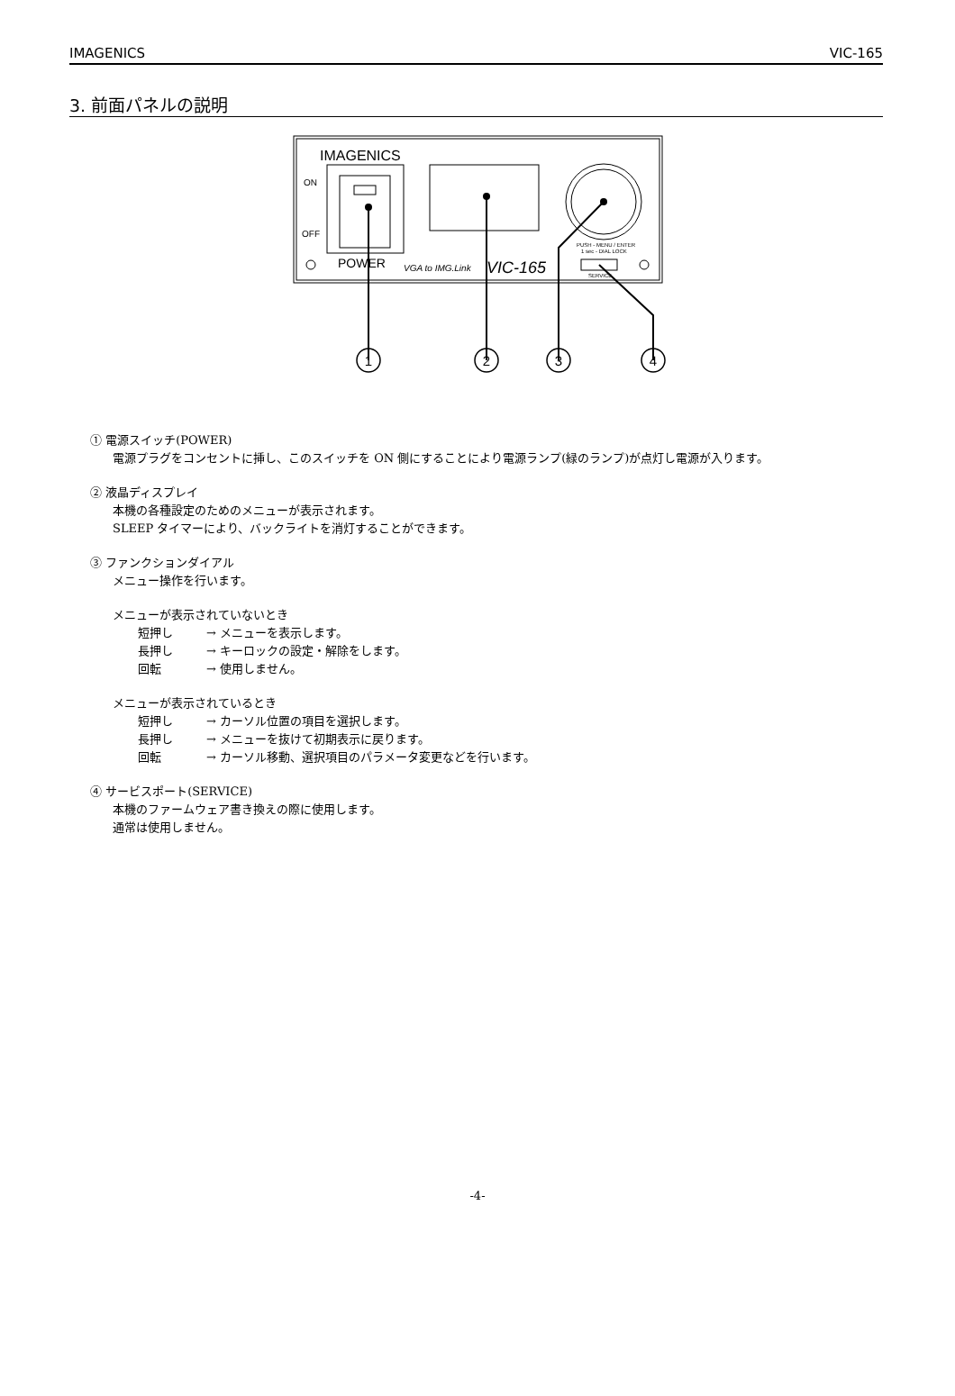IMAGENICS VIC-165
3. 前面パネルの説明
IMAGENICS
ON
OFF
POWER
VGA to IMG.Link
VIC-165
PUSH - MENU / ENTER
1 sec - DIAL LOCK
SERVICE
1
2
3
4
① 電源スイッチ(POWER)
電源プラグをコンセントに挿し、このスイッチを ON 側にすることにより電源ランプ(緑のランプ)が点灯し電源が入ります。
② 液晶ディスプレイ
本機の各種設定のためのメニューが表示されます。
SLEEP タイマーにより、バックライトを消灯することができます。
③ ファンクションダイアル
メニュー操作を行います。
メニューが表示されていないとき
短押し → メニューを表示します。
長押し → キーロックの設定・解除をします。
回転 → 使用しません。
メニューが表示されているとき
短押し → カーソル位置の項目を選択します。
長押し → メニューを抜けて初期表示に戻ります。
回転 → カーソル移動、選択項目のパラメータ変更などを行います。
④ サービスポート(SERVICE)
本機のファームウェア書き換えの際に使用します。
通常は使用しません。
-4-